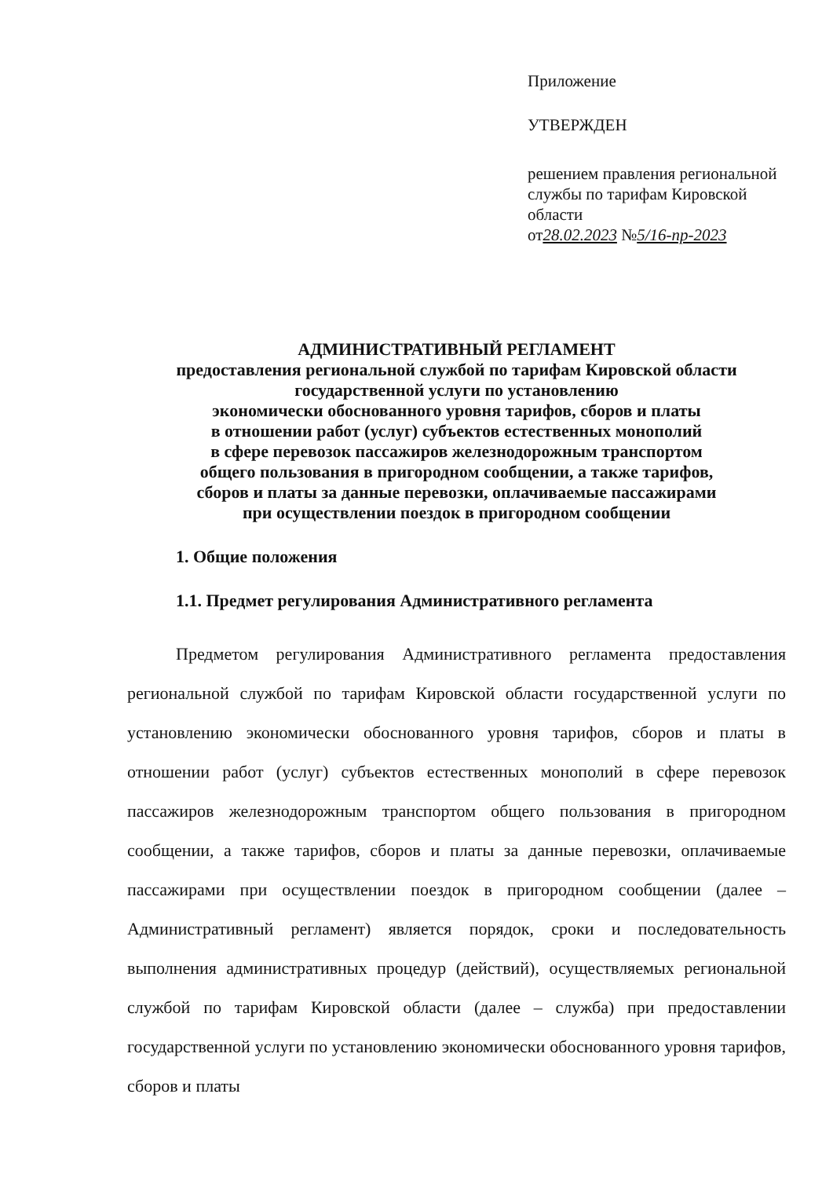Приложение
УТВЕРЖДЕН
решением правления региональной службы по тарифам Кировской области
от28.02.2023 №5/16-пр-2023
АДМИНИСТРАТИВНЫЙ РЕГЛАМЕНТ
предоставления региональной службой по тарифам Кировской области
государственной услуги по установлению
экономически обоснованного уровня тарифов, сборов и платы
в отношении работ (услуг) субъектов естественных монополий
в сфере перевозок пассажиров железнодорожным транспортом
общего пользования в пригородном сообщении, а также тарифов,
сборов и платы за данные перевозки, оплачиваемые пассажирами
при осуществлении поездок в пригородном сообщении
1. Общие положения
1.1. Предмет регулирования Административного регламента
Предметом регулирования Административного регламента предоставления региональной службой по тарифам Кировской области государственной услуги по установлению экономически обоснованного уровня тарифов, сборов и платы в отношении работ (услуг) субъектов естественных монополий в сфере перевозок пассажиров железнодорожным транспортом общего пользования в пригородном сообщении, а также тарифов, сборов и платы за данные перевозки, оплачиваемые пассажирами при осуществлении поездок в пригородном сообщении (далее – Административный регламент) является порядок, сроки и последовательность выполнения административных процедур (действий), осуществляемых региональной службой по тарифам Кировской области (далее – служба) при предоставлении государственной услуги по установлению экономически обоснованного уровня тарифов, сборов и платы